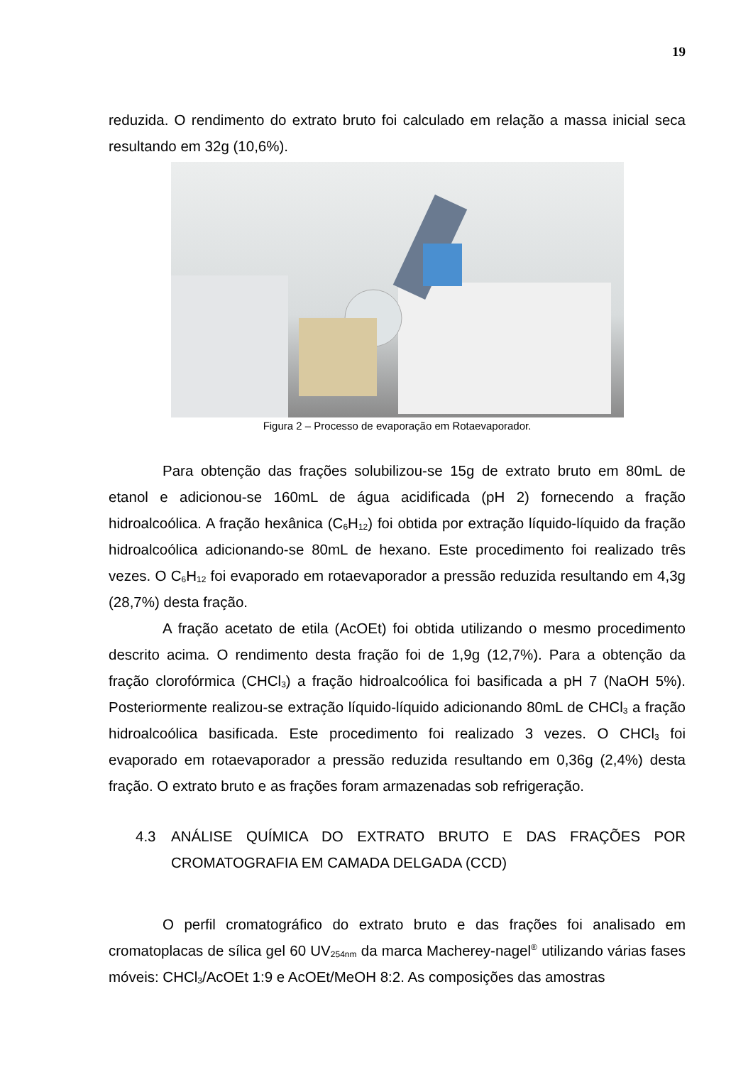19
reduzida. O rendimento do extrato bruto foi calculado em relação a massa inicial seca resultando em 32g (10,6%).
Figura 2 – Processo de evaporação em Rotaevaporador.
Para obtenção das frações solubilizou-se 15g de extrato bruto em 80mL de etanol e adicionou-se 160mL de água acidificada (pH 2) fornecendo a fração hidroalcoólica. A fração hexânica (C<sub>6</sub>H<sub>12</sub>) foi obtida por extração líquido-líquido da fração hidroalcoólica adicionando-se 80mL de hexano. Este procedimento foi realizado três vezes. O C<sub>6</sub>H<sub>12</sub> foi evaporado em rotaevaporador a pressão reduzida resultando em 4,3g (28,7%) desta fração.
A fração acetato de etila (AcOEt) foi obtida utilizando o mesmo procedimento descrito acima. O rendimento desta fração foi de 1,9g (12,7%). Para a obtenção da fração clorofórmica (CHCl<sub>3</sub>) a fração hidroalcoólica foi basificada a pH 7 (NaOH 5%). Posteriormente realizou-se extração líquido-líquido adicionando 80mL de CHCl<sub>3</sub> a fração hidroalcoólica basificada. Este procedimento foi realizado 3 vezes. O CHCl<sub>3</sub> foi evaporado em rotaevaporador a pressão reduzida resultando em 0,36g (2,4%) desta fração. O extrato bruto e as frações foram armazenadas sob refrigeração.
4.3 ANÁLISE QUÍMICA DO EXTRATO BRUTO E DAS FRAÇÕES POR CROMATOGRAFIA EM CAMADA DELGADA (CCD)
O perfil cromatográfico do extrato bruto e das frações foi analisado em cromatoplacas de sílica gel 60 UV<sub>254nm</sub> da marca Macherey-nagel<sup>®</sup> utilizando várias fases móveis: CHCl<sub>3</sub>/AcOEt 1:9 e AcOEt/MeOH 8:2. As composições das amostras